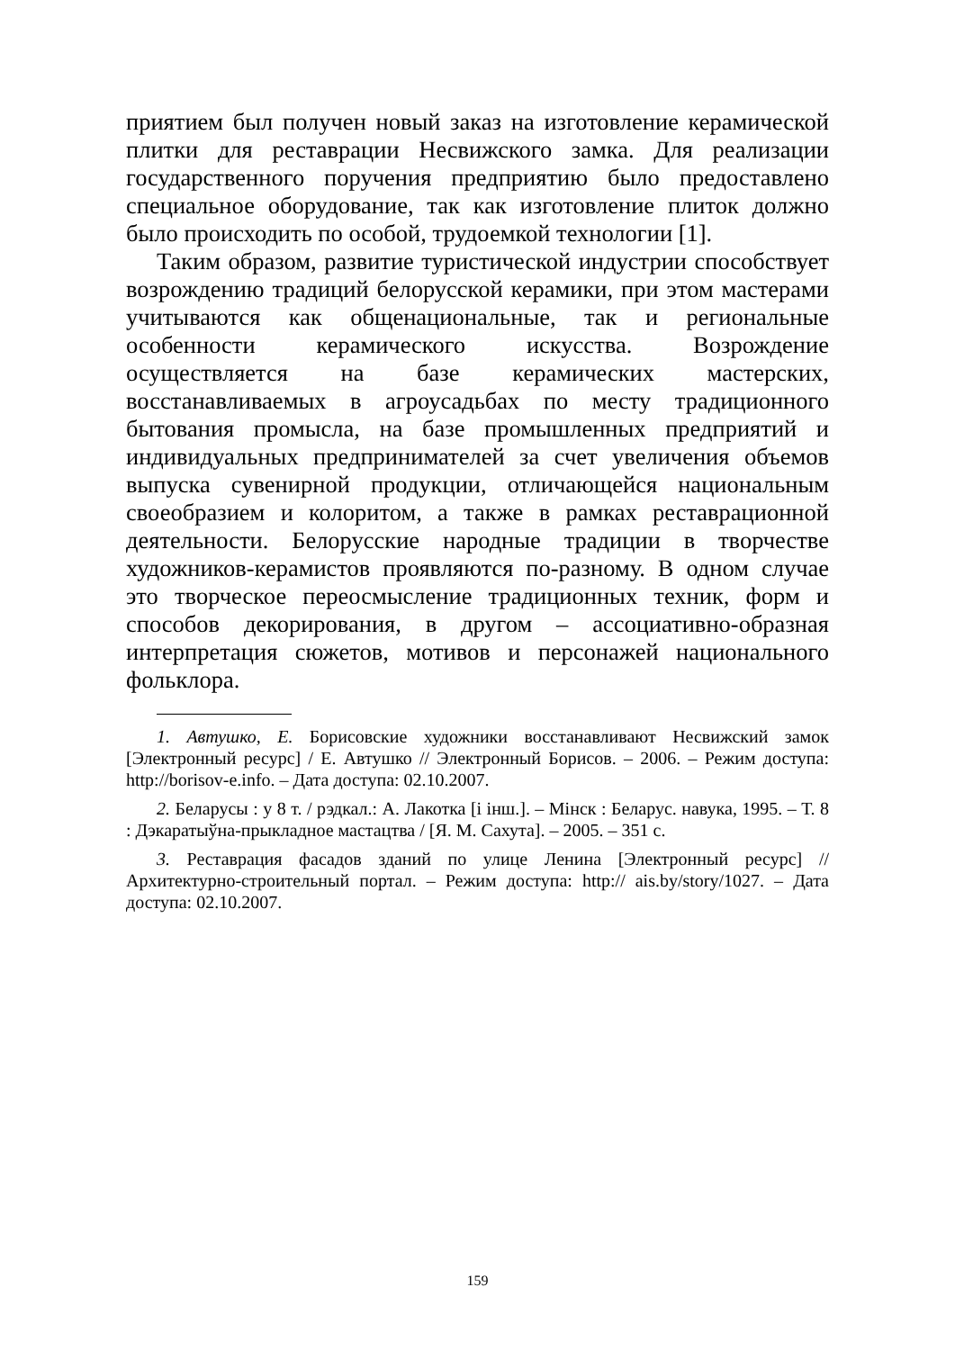приятием был получен новый заказ на изготовление керамической плитки для реставрации Несвижского замка. Для реализации государственного поручения предприятию было предоставлено специальное оборудование, так как изготовление плиток должно было происходить по особой, трудоемкой технологии [1].
Таким образом, развитие туристической индустрии способствует возрождению традиций белорусской керамики, при этом мастерами учитываются как общенациональные, так и региональные особенности керамического искусства. Возрождение осуществляется на базе керамических мастерских, восстанавливаемых в агроусадьбах по месту традиционного бытования промысла, на базе промышленных предприятий и индивидуальных предпринимателей за счет увеличения объемов выпуска сувенирной продукции, отличающейся национальным своеобразием и колоритом, а также в рамках реставрационной деятельности. Белорусские народные традиции в творчестве художников-керамистов проявляются по-разному. В одном случае это творческое переосмысление традиционных техник, форм и способов декорирования, в другом – ассоциативно-образная интерпретация сюжетов, мотивов и персонажей национального фольклора.
1. Автушко, Е. Борисовские художники восстанавливают Несвижский замок [Электронный ресурс] / Е. Автушко // Электронный Борисов. – 2006. – Режим доступа: http://borisov-e.info. – Дата доступа: 02.10.2007.
2. Беларусы : у 8 т. / рэдкал.: А. Лакотка [і інш.]. – Мінск : Беларус. навука, 1995. – Т. 8 : Дэкаратыўна-прыкладное мастацтва / [Я. М. Сахута]. – 2005. – 351 с.
3. Реставрация фасадов зданий по улице Ленина [Электронный ресурс] // Архитектурно-строительный портал. – Режим доступа: http:// ais.by/story/1027. – Дата доступа: 02.10.2007.
159